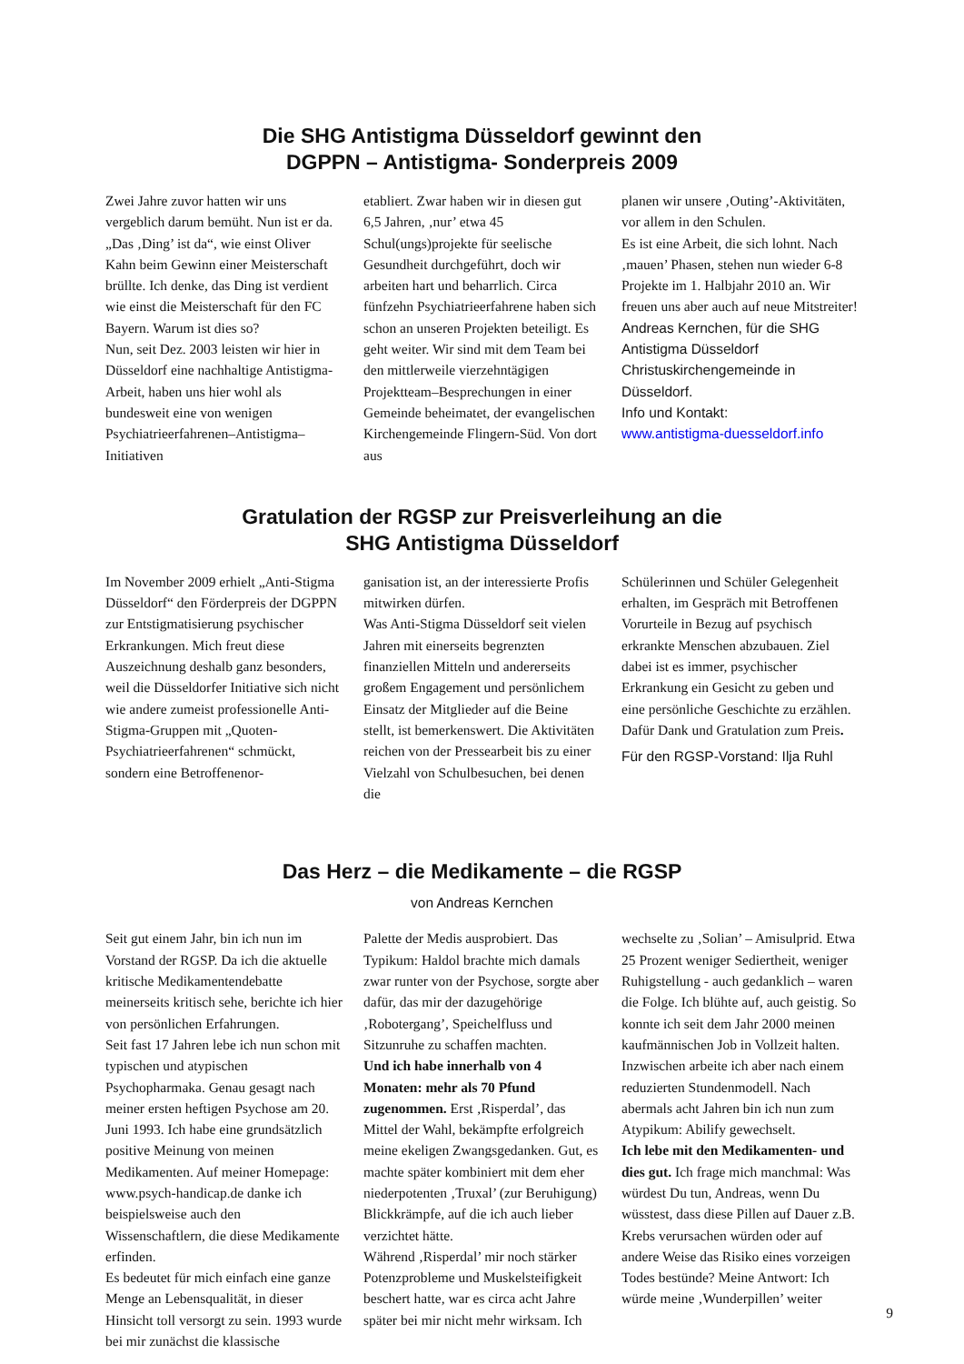Die SHG Antistigma Düsseldorf gewinnt den
DGPPN – Antistigma- Sonderpreis 2009
Zwei Jahre zuvor hatten wir uns vergeblich darum bemüht. Nun ist er da. „Das ‚Ding’ ist da“, wie einst Oliver Kahn beim Gewinn einer Meisterschaft brüllte. Ich denke, das Ding ist verdient wie einst die Meisterschaft für den FC Bayern. Warum ist dies so?
Nun, seit Dez. 2003 leisten wir hier in Düsseldorf eine nachhaltige Antistigma-Arbeit, haben uns hier wohl als bundesweit eine von wenigen Psychiatrieerfahrenen–Antistigma–Initiativen
etabliert. Zwar haben wir in diesen gut 6,5 Jahren, ‚nur’ etwa 45 Schul(ungs)projekte für seelische Gesundheit durchgeführt, doch wir arbeiten hart und beharrlich. Circa fünfzehn Psychiatrieerfahrene haben sich schon an unseren Projekten beteiligt. Es geht weiter. Wir sind mit dem Team bei den mittlerweile vierzehntägigen Projektteam–Besprechungen in einer Gemeinde beheimatet, der evangelischen Kirchengemeinde Flingern-Süd. Von dort aus
planen wir unsere ‚Outing’-Aktivitäten, vor allem in den Schulen.
Es ist eine Arbeit, die sich lohnt. Nach ‚mauen’ Phasen, stehen nun wieder 6-8 Projekte im 1. Halbjahr 2010 an. Wir freuen uns aber auch auf neue Mitstreiter!
Andreas Kernchen, für die SHG Antistigma Düsseldorf Christuskirchengemeinde in Düsseldorf.
Info und Kontakt:
www.antistigma-duesseldorf.info
Gratulation der RGSP zur Preisverleihung an die
SHG Antistigma Düsseldorf
Im November 2009 erhielt „Anti-Stigma Düsseldorf“ den Förderpreis der DGPPN zur Entstigmatisierung psychischer Erkrankungen. Mich freut diese Auszeichnung deshalb ganz besonders, weil die Düsseldorfer Initiative sich nicht wie andere zumeist professionelle Anti-Stigma-Gruppen mit „Quoten-Psychiatrieerfahrenen“ schmückt, sondern eine Betroffenenor-
ganisation ist, an der interessierte Profis mitwirken dürfen.
Was Anti-Stigma Düsseldorf seit vielen Jahren mit einerseits begrenzten finanziellen Mitteln und andererseits großem Engagement und persönlichem Einsatz der Mitglieder auf die Beine stellt, ist bemerkenswert. Die Aktivitäten reichen von der Pressearbeit bis zu einer Vielzahl von Schulbesuchen, bei denen die
Schülerinnen und Schüler Gelegenheit erhalten, im Gespräch mit Betroffenen Vorurteile in Bezug auf psychisch erkrankte Menschen abzubauen. Ziel dabei ist es immer, psychischer Erkrankung ein Gesicht zu geben und eine persönliche Geschichte zu erzählen. Dafür Dank und Gratulation zum Preis.
Für den RGSP-Vorstand: Ilja Ruhl
Das Herz – die Medikamente – die RGSP
von Andreas Kernchen
Seit gut einem Jahr, bin ich nun im Vorstand der RGSP. Da ich die aktuelle kritische Medikamentendebatte meinerseits kritisch sehe, berichte ich hier von persönlichen Erfahrungen.
Seit fast 17 Jahren lebe ich nun schon mit typischen und atypischen Psychopharmaka. Genau gesagt nach meiner ersten heftigen Psychose am 20. Juni 1993. Ich habe eine grundsätzlich positive Meinung von meinen Medikamenten. Auf meiner Homepage: www.psych-handicap.de danke ich beispielsweise auch den Wissenschaftlern, die diese Medikamente erfinden.
Es bedeutet für mich einfach eine ganze Menge an Lebensqualität, in dieser Hinsicht toll versorgt zu sein. 1993 wurde bei mir zunächst die klassische
Palette der Medis ausprobiert. Das Typikum: Haldol brachte mich damals zwar runter von der Psychose, sorgte aber dafür, das mir der dazugehörige ‚Robotergang’, Speichelfluss und Sitzunruhe zu schaffen machten.
Und ich habe innerhalb von 4 Monaten: mehr als 70 Pfund zugenommen. Erst ‚Risperdal’, das Mittel der Wahl, bekämpfte erfolgreich meine ekeligen Zwangsgedanken. Gut, es machte später kombiniert mit dem eher niederpotenten ‚Truxal’ (zur Beruhigung) Blickkrämpfe, auf die ich auch lieber verzichtet hätte.
Während ‚Risperdal’ mir noch stärker Potenzprobleme und Muskelsteifigkeit beschert hatte, war es circa acht Jahre später bei mir nicht mehr wirksam. Ich
wechselte zu ‚Solian’ – Amisulprid. Etwa 25 Prozent weniger Sediertheit, weniger Ruhigstellung - auch gedanklich – waren die Folge. Ich blühte auf, auch geistig. So konnte ich seit dem Jahr 2000 meinen kaufmännischen Job in Vollzeit halten. Inzwischen arbeite ich aber nach einem reduzierten Stundenmodell. Nach abermals acht Jahren bin ich nun zum Atypikum: Abilify gewechselt.
Ich lebe mit den Medikamenten- und dies gut. Ich frage mich manchmal: Was würdest Du tun, Andreas, wenn Du wüsstest, dass diese Pillen auf Dauer z.B. Krebs verursachen würden oder auf andere Weise das Risiko eines vorzeigen Todes bestünde? Meine Antwort: Ich würde meine ‚Wunderpillen’ weiter
9